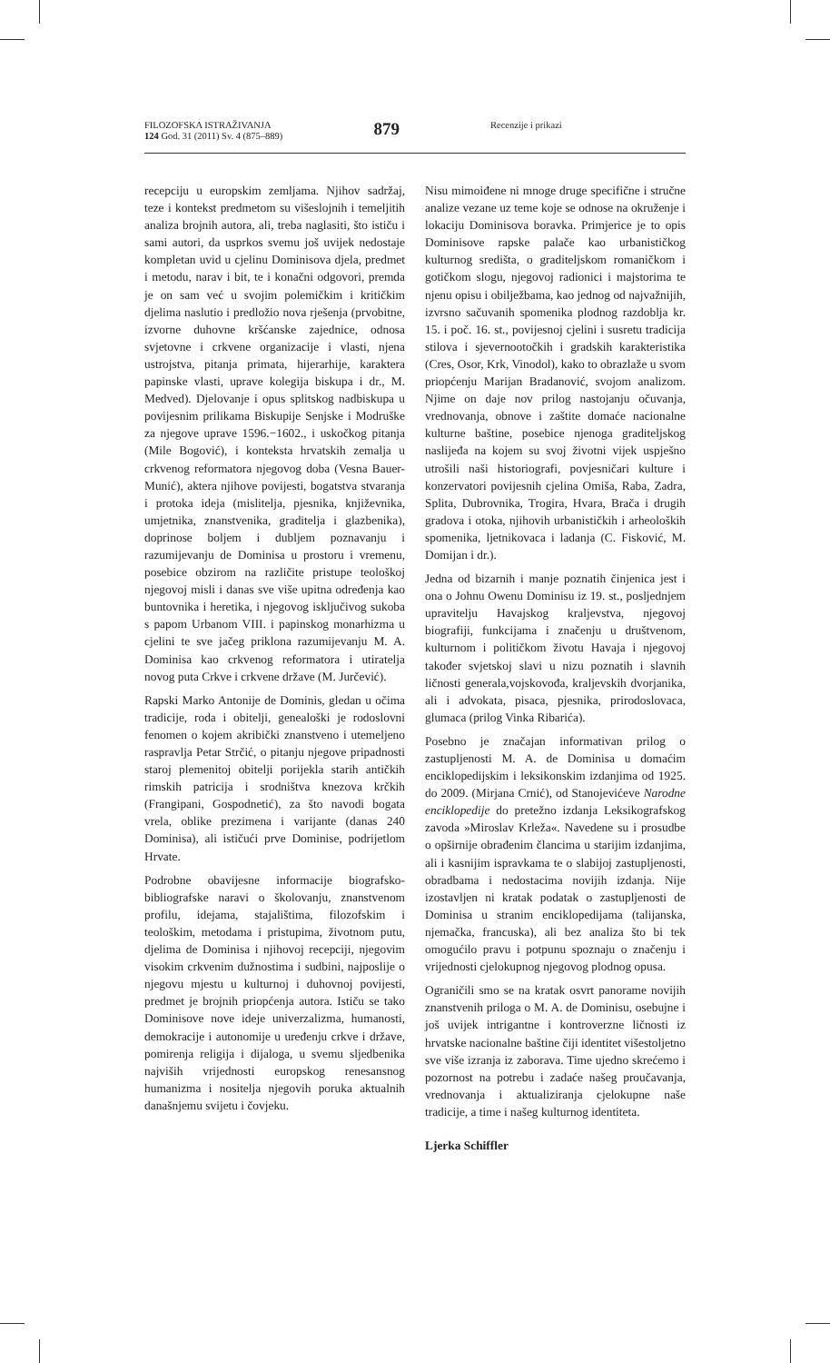FILOZOFSKA ISTRAŽIVANJA
124 God. 31 (2011) Sv. 4 (875–889)
879
Recenzije i prikazi
recepciju u europskim zemljama. Njihov sadržaj, teze i kontekst predmetom su višeslojnih i temeljitih analiza brojnih autora, ali, treba naglasiti, što ističu i sami autori, da usprkos svemu još uvijek nedostaje kompletan uvid u cjelinu Dominisova djela, predmet i metodu, narav i bit, te i konačni odgovori, premda je on sam već u svojim polemičkim i kritičkim djelima naslutio i predložio nova rješenja (prvobitne, izvorne duhovne kršćanske zajednice, odnosa svjetovne i crkvene organizacije i vlasti, njena ustrojstva, pitanja primata, hijerarhije, karaktera papinske vlasti, uprave kolegija biskupa i dr., M. Medved). Djelovanje i opus splitskog nadbiskupa u povijesnim prilikama Biskupije Senjske i Modruške za njegove uprave 1596.−1602., i uskočkog pitanja (Mile Bogović), i konteksta hrvatskih zemalja u crkvenog reformatora njegovog doba (Vesna Bauer-Munić), aktera njihove povijesti, bogatstva stvaranja i protoka ideja (mislitelja, pjesnika, književnika, umjetnika, znanstvenika, graditelja i glazbenika), doprinose boljem i dubljem poznavanju i razumijevanju de Dominisa u prostoru i vremenu, posebice obzirom na različite pristupe teološkoj njegovoj misli i danas sve više upitna određenja kao buntovnika i heretika, i njegovog isključivog sukoba s papom Urbanom VIII. i papinskog monarhizma u cjelini te sve jačeg priklona razumijevanju M. A. Dominisa kao crkvenog reformatora i utiratelja novog puta Crkve i crkvene države (M. Jurčević).
Rapski Marko Antonije de Dominis, gledan u očima tradicije, roda i obitelji, genealoški je rodoslovni fenomen o kojem akribički znanstveno i utemeljeno raspravlja Petar Strčić, o pitanju njegove pripadnosti staroj plemenitoj obitelji porijekla starih antičkih rimskih patricija i srodništva knezova krčkih (Frangipani, Gospodnetić), za što navodi bogata vrela, oblike prezimena i varijante (danas 240 Dominisa), ali ističući prve Dominise, podrijetlom Hrvate.
Podrobne obavijesne informacije biografsko-bibliografske naravi o školovanju, znanstvenom profilu, idejama, stajalištima, filozofskim i teološkim, metodama i pristupima, životnom putu, djelima de Dominisa i njihovoj recepciji, njegovim visokim crkvenim dužnostima i sudbini, najposlije o njegovu mjestu u kulturnoj i duhovnoj povijesti, predmet je brojnih priopćenja autora. Ističu se tako Dominisove nove ideje univerzalizma, humanosti, demokracije i autonomije u uređenju crkve i države, pomirenja religija i dijaloga, u svemu sljedbenika najviših vrijednosti europskog renesansnog humanizma i nositelja njegovih poruka aktualnih današnjemu svijetu i čovjeku.
Nisu mimoiđene ni mnoge druge specifične i stručne analize vezane uz teme koje se odnose na okruženje i lokaciju Dominisova boravka. Primjerice je to opis Dominisove rapske palače kao urbanističkog kulturnog središta, o graditeljskom romaničkom i gotičkom slogu, njegovoj radionici i majstorima te njenu opisu i obilježbama, kao jednog od najvažnijih, izvrsno sačuvanih spomenika plodnog razdoblja kr. 15. i poč. 16. st., povijesnoj cjelini i susretu tradicija stilova i sjevernootočkih i gradskih karakteristika (Cres, Osor, Krk, Vinodol), kako to obrazlaže u svom priopćenju Marijan Bradanović, svojom analizom. Njime on daje nov prilog nastojanju očuvanja, vrednovanja, obnove i zaštite domaće nacionalne kulturne baštine, posebice njenoga graditeljskog naslijeđa na kojem su svoj životni vijek uspješno utrošili naši historiografi, povjesničari kulture i konzervatori povijesnih cjelina Omiša, Raba, Zadra, Splita, Dubrovnika, Trogira, Hvara, Brača i drugih gradova i otoka, njihovih urbanističkih i arheoloških spomenika, ljetnikovaca i ladanja (C. Fisković, M. Domijan i dr.).
Jedna od bizarnih i manje poznatih činjenica jest i ona o Johnu Owenu Dominisu iz 19. st., posljednjem upravitelju Havajskog kraljevstva, njegovoj biografiji, funkcijama i značenju u društvenom, kulturnom i političkom životu Havaja i njegovoj također svjetskoj slavi u nizu poznatih i slavnih ličnosti generala,vojskovođa, kraljevskih dvorjanika, ali i advokata, pisaca, pjesnika, prirodoslovaca, glumaca (prilog Vinka Ribarića).
Posebno je značajan informativan prilog o zastupljenosti M. A. de Dominisa u domaćim enciklopedijskim i leksikonskim izdanjima od 1925. do 2009. (Mirjana Crnić), od Stanojevićeve Narodne enciklopedije do pretežno izdanja Leksikografskog zavoda »Miroslav Krleža«. Navedene su i prosudbe o opširnije obrađenim člancima u starijim izdanjima, ali i kasnijim ispravkama te o slabijoj zastupljenosti, obradbama i nedostacima novijih izdanja. Nije izostavljen ni kratak podatak o zastupljenosti de Dominisa u stranim enciklopedijama (talijanska, njemačka, francuska), ali bez analiza što bi tek omogućilo pravu i potpunu spoznaju o značenju i vrijednosti cjelokupnog njegovog plodnog opusa.
Ograničili smo se na kratak osvrt panorame novijih znanstvenih priloga o M. A. de Dominisu, osebujne i još uvijek intrigantne i kontroverzne ličnosti iz hrvatske nacionalne baštine čiji identitet višestoljetno sve više izranja iz zaborava. Time ujedno skrećemo i pozornost na potrebu i zadaće našeg proučavanja, vrednovanja i aktualiziranja cjelokupne naše tradicije, a time i našeg kulturnog identiteta.
Ljerka Schiffler